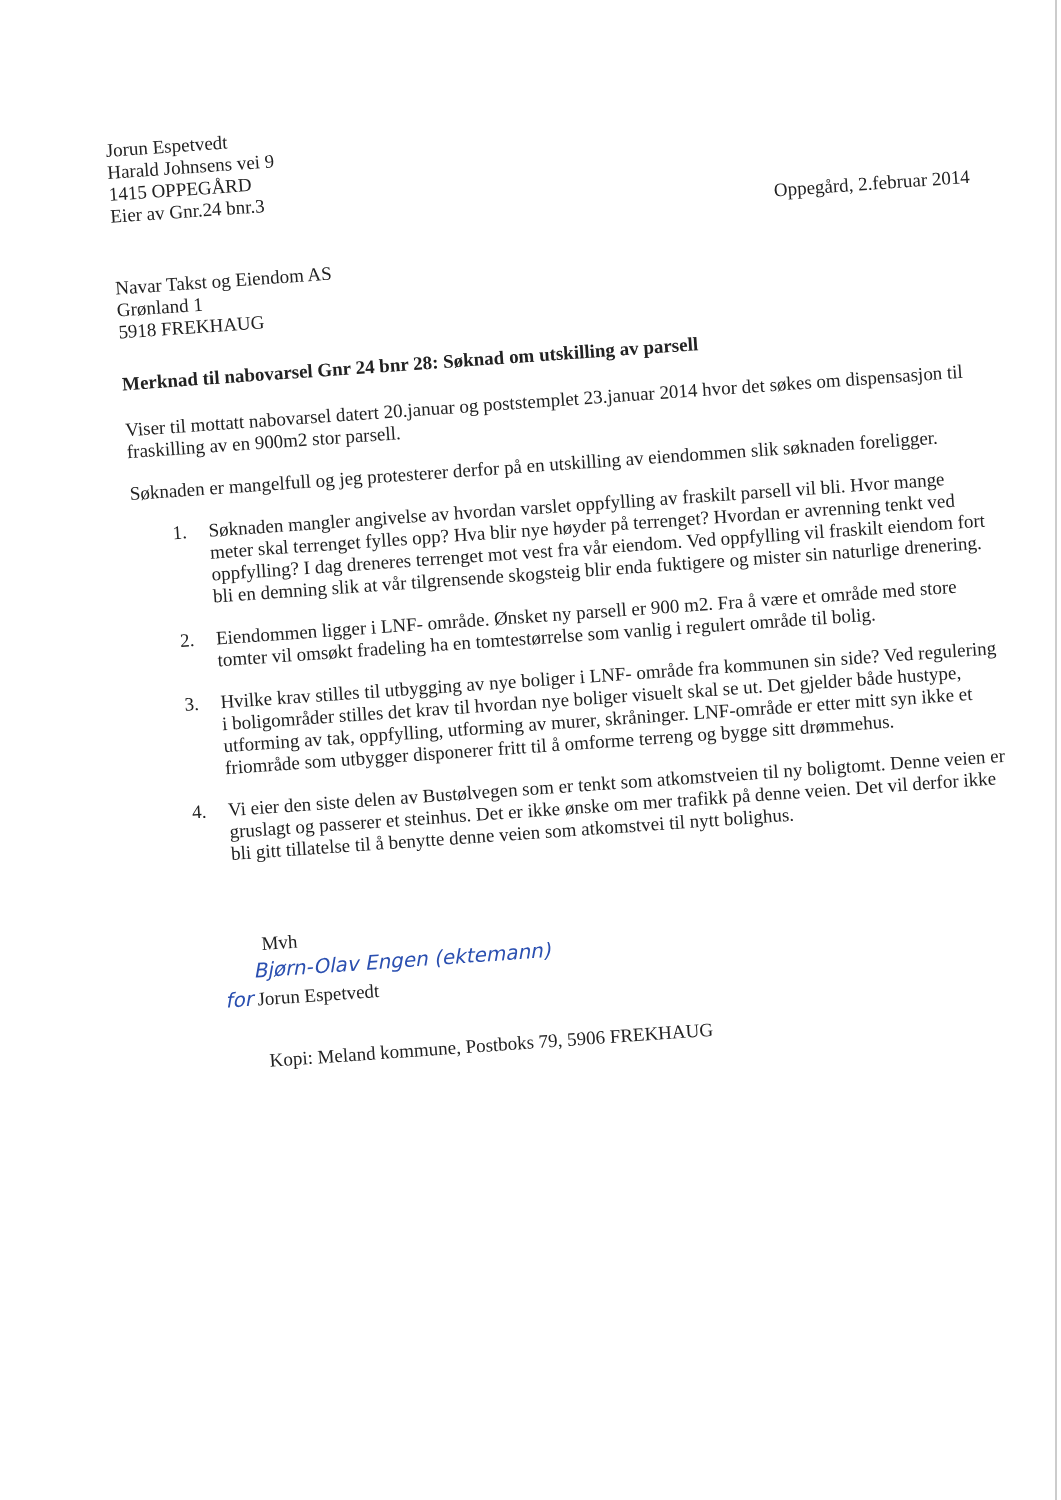Jorun Espetvedt
Harald Johnsens vei 9
1415 OPPEGÅRD
Eier av Gnr.24 bnr.3
Oppegård, 2.februar 2014
Navar Takst og Eiendom AS
Grønland 1
5918 FREKHAUG
Merknad til nabovarsel Gnr 24 bnr 28: Søknad om utskilling av parsell
Viser til mottatt nabovarsel datert 20.januar og poststemplet 23.januar 2014 hvor det søkes om dispensasjon til fraskilling av en 900m2 stor parsell.
Søknaden er mangelfull og jeg protesterer derfor på en utskilling av eiendommen slik søknaden foreligger.
1. Søknaden mangler angivelse av hvordan varslet oppfylling av fraskilt parsell vil bli. Hvor mange meter skal terrenget fylles opp? Hva blir nye høyder på terrenget? Hvordan er avrenning tenkt ved oppfylling? I dag dreneres terrenget mot vest fra vår eiendom. Ved oppfylling vil fraskilt eiendom fort bli en demning slik at vår tilgrensende skogsteig blir enda fuktigere og mister sin naturlige drenering.
2. Eiendommen ligger i LNF- område. Ønsket ny parsell er 900 m2. Fra å være et område med store tomter vil omsøkt fradeling ha en tomtestørrelse som vanlig i regulert område til bolig.
3. Hvilke krav stilles til utbygging av nye boliger i LNF- område fra kommunen sin side? Ved regulering i boligområder stilles det krav til hvordan nye boliger visuelt skal se ut. Det gjelder både hustype, utforming av tak, oppfylling, utforming av murer, skråninger. LNF-område er etter mitt syn ikke et friområde som utbygger disponerer fritt til å omforme terreng og bygge sitt drømmehus.
4. Vi eier den siste delen av Bustølvegen som er tenkt som atkomstveien til ny boligtomt. Denne veien er gruslagt og passerer et steinhus. Det er ikke ønske om mer trafikk på denne veien. Det vil derfor ikke bli gitt tillatelse til å benytte denne veien som atkomstvei til nytt bolighus.
Mvh
Bjørn-Olav Engen (ektemann)
for Jorun Espetvedt
Kopi: Meland kommune, Postboks 79, 5906 FREKHAUG